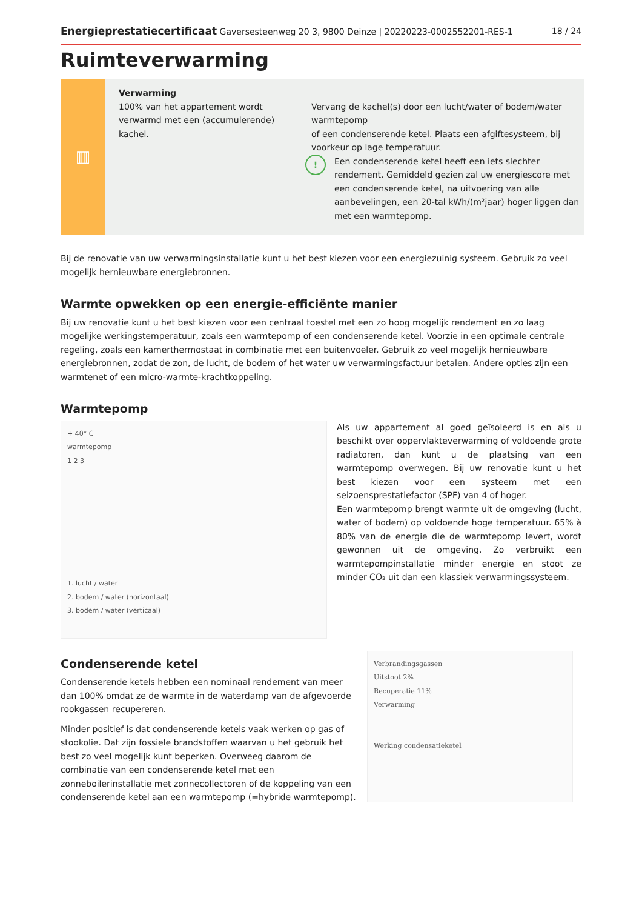Energieprestatiecertificaat Gaversesteenweg 20 3, 9800 Deinze | 20220223-0002552201-RES-1 18 / 24
Ruimteverwarming
▥
Verwarming
100% van het appartement wordt verwarmd met een (accumulerende) kachel.
Vervang de kachel(s) door een lucht/water of bodem/water warmtepomp
of een condenserende ketel. Plaats een afgiftesysteem, bij voorkeur op lage temperatuur.
!
Een condenserende ketel heeft een iets slechter rendement. Gemiddeld gezien zal uw energiescore met een condenserende ketel, na uitvoering van alle aanbevelingen, een 20-tal kWh/(m²jaar) hoger liggen dan met een warmtepomp.
Bij de renovatie van uw verwarmingsinstallatie kunt u het best kiezen voor een energiezuinig systeem. Gebruik zo veel mogelijk hernieuwbare energiebronnen.
Warmte opwekken op een energie-efficiënte manier
Bij uw renovatie kunt u het best kiezen voor een centraal toestel met een zo hoog mogelijk rendement en zo laag mogelijke werkingstemperatuur, zoals een warmtepomp of een condenserende ketel. Voorzie in een optimale centrale regeling, zoals een kamerthermostaat in combinatie met een buitenvoeler. Gebruik zo veel mogelijk hernieuwbare energiebronnen, zodat de zon, de lucht, de bodem of het water uw verwarmingsfactuur betalen. Andere opties zijn een warmtenet of een micro-warmte-krachtkoppeling.
Warmtepomp
+ 40° C
warmtepomp
1 2 3
1. lucht / water
2. bodem / water (horizontaal)
3. bodem / water (verticaal)
Als uw appartement al goed geïsoleerd is en als u beschikt over oppervlakteverwarming of voldoende grote radiatoren, dan kunt u de plaatsing van een warmtepomp overwegen. Bij uw renovatie kunt u het best kiezen voor een systeem met een seizoensprestatiefactor (SPF) van 4 of hoger.
Een warmtepomp brengt warmte uit de omgeving (lucht, water of bodem) op voldoende hoge temperatuur. 65% à 80% van de energie die de warmtepomp levert, wordt gewonnen uit de omgeving. Zo verbruikt een warmtepompinstallatie minder energie en stoot ze minder CO₂ uit dan een klassiek verwarmingssysteem.
Condenserende ketel
Condenserende ketels hebben een nominaal rendement van meer dan 100% omdat ze de warmte in de waterdamp van de afgevoerde rookgassen recupereren.
Minder positief is dat condenserende ketels vaak werken op gas of stookolie. Dat zijn fossiele brandstoffen waarvan u het gebruik het best zo veel mogelijk kunt beperken. Overweeg daarom de combinatie van een condenserende ketel met een zonneboilerinstallatie met zonnecollectoren of de koppeling van een condenserende ketel aan een warmtepomp (=hybride warmtepomp).
Verbrandingsgassen
Uitstoot 2%
Recuperatie 11%
Verwarming
Werking condensatieketel